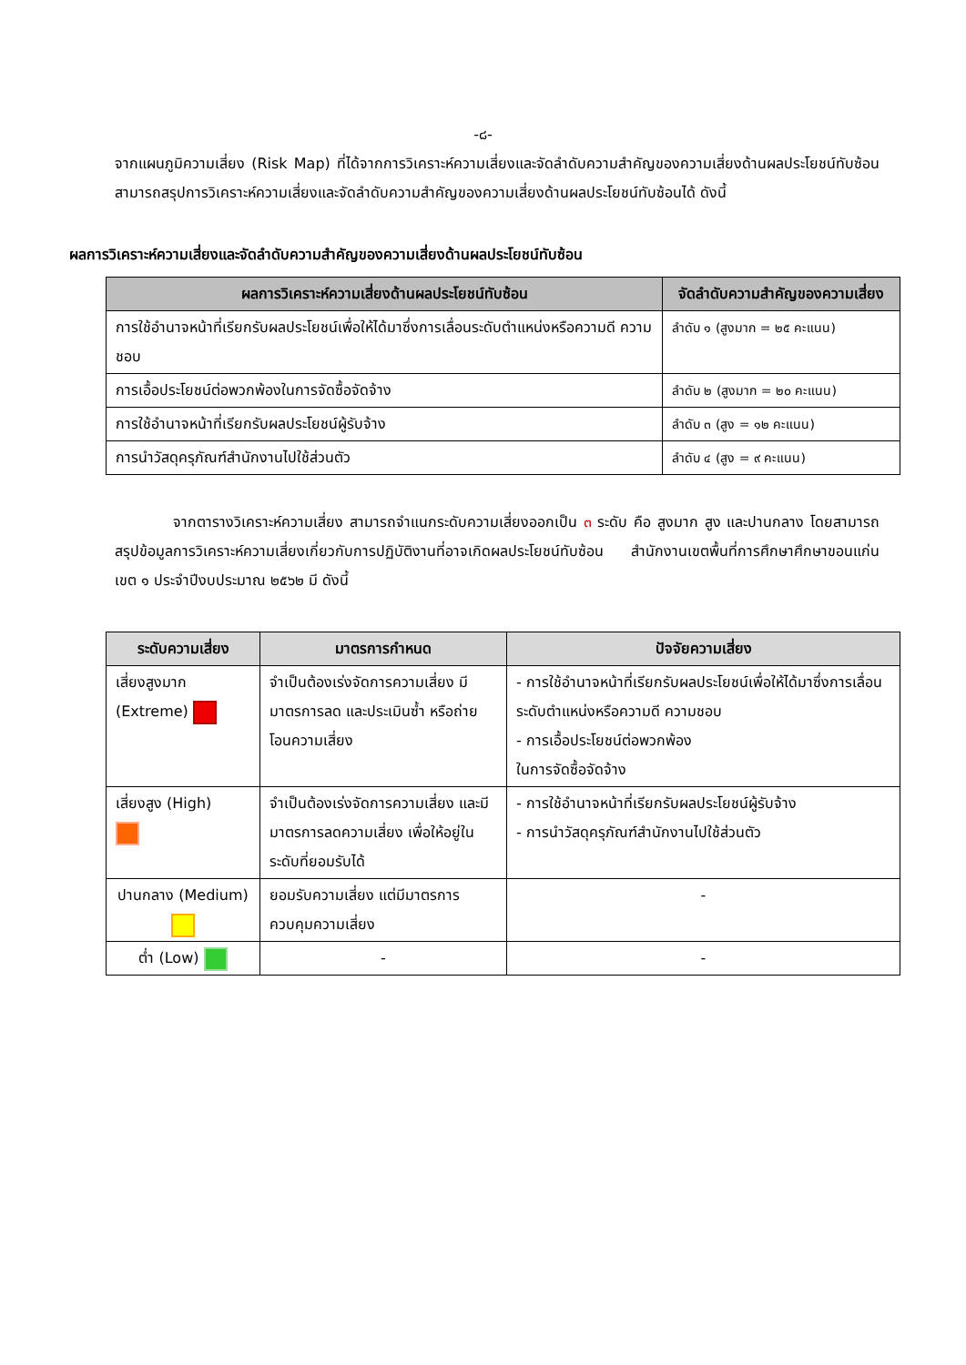-๘-
จากแผนภูมิความเสี่ยง (Risk Map) ที่ได้จากการวิเคราะห์ความเสี่ยงและจัดลำดับความสำคัญของความเสี่ยงด้านผลประโยชน์ทับซ้อน สามารถสรุปการวิเคราะห์ความเสี่ยงและจัดลำดับความสำคัญของความเสี่ยงด้านผลประโยชน์ทับซ้อนได้ ดังนี้
ผลการวิเคราะห์ความเสี่ยงและจัดลำดับความสำคัญของความเสี่ยงด้านผลประโยชน์ทับซ้อน
| ผลการวิเคราะห์ความเสี่ยงด้านผลประโยชน์ทับซ้อน | จัดลำดับความสำคัญของความเสี่ยง |
| --- | --- |
| การใช้อำนาจหน้าที่เรียกรับผลประโยชน์เพื่อให้ได้มาซึ่งการเลื่อนระดับตำแหน่งหรือความดี ความชอบ | ลำดับ ๑ (สูงมาก = ๒๕ คะแนน) |
| การเอื้อประโยชน์ต่อพวกพ้องในการจัดซื้อจัดจ้าง | ลำดับ ๒ (สูงมาก = ๒๐ คะแนน) |
| การใช้อำนาจหน้าที่เรียกรับผลประโยชน์ผู้รับจ้าง | ลำดับ ๓ (สูง = ๑๒ คะแนน) |
| การนำวัสดุครุภัณฑ์สำนักงานไปใช้ส่วนตัว | ลำดับ ๔ (สูง = ๙ คะแนน) |
จากตารางวิเคราะห์ความเสี่ยง สามารถจำแนกระดับความเสี่ยงออกเป็น ๓ ระดับ คือ สูงมาก สูง และปานกลาง โดยสามารถสรุปข้อมูลการวิเคราะห์ความเสี่ยงเกี่ยวกับการปฏิบัติงานที่อาจเกิดผลประโยชน์ทับซ้อน สำนักงานเขตพื้นที่การศึกษาศึกษาขอนแก่น เขต ๑ ประจำปีงบประมาณ ๒๕๖๒ มี ดังนี้
| ระดับความเสี่ยง | มาตรการกำหนด | ปัจจัยความเสี่ยง |
| --- | --- | --- |
| เสี่ยงสูงมาก (Extreme) | จำเป็นต้องเร่งจัดการความเสี่ยง มีมาตรการลด และประเมินซ้ำ หรือถ่ายโอนความเสี่ยง | - การใช้อำนาจหน้าที่เรียกรับผลประโยชน์เพื่อให้ได้มาซึ่งการเลื่อนระดับตำแหน่งหรือความดี ความชอบ - การเอื้อประโยชน์ต่อพวกพ้อง ในการจัดซื้อจัดจ้าง |
| เสี่ยงสูง (High) | จำเป็นต้องเร่งจัดการความเสี่ยง และมีมาตรการลดความเสี่ยง เพื่อให้อยู่ในระดับที่ยอมรับได้ | - การใช้อำนาจหน้าที่เรียกรับผลประโยชน์ผู้รับจ้าง - การนำวัสดุครุภัณฑ์สำนักงานไปใช้ส่วนตัว |
| ปานกลาง (Medium) | ยอมรับความเสี่ยง แต่มีมาตรการควบคุมความเสี่ยง | - |
| ต่ำ (Low) | - | - |